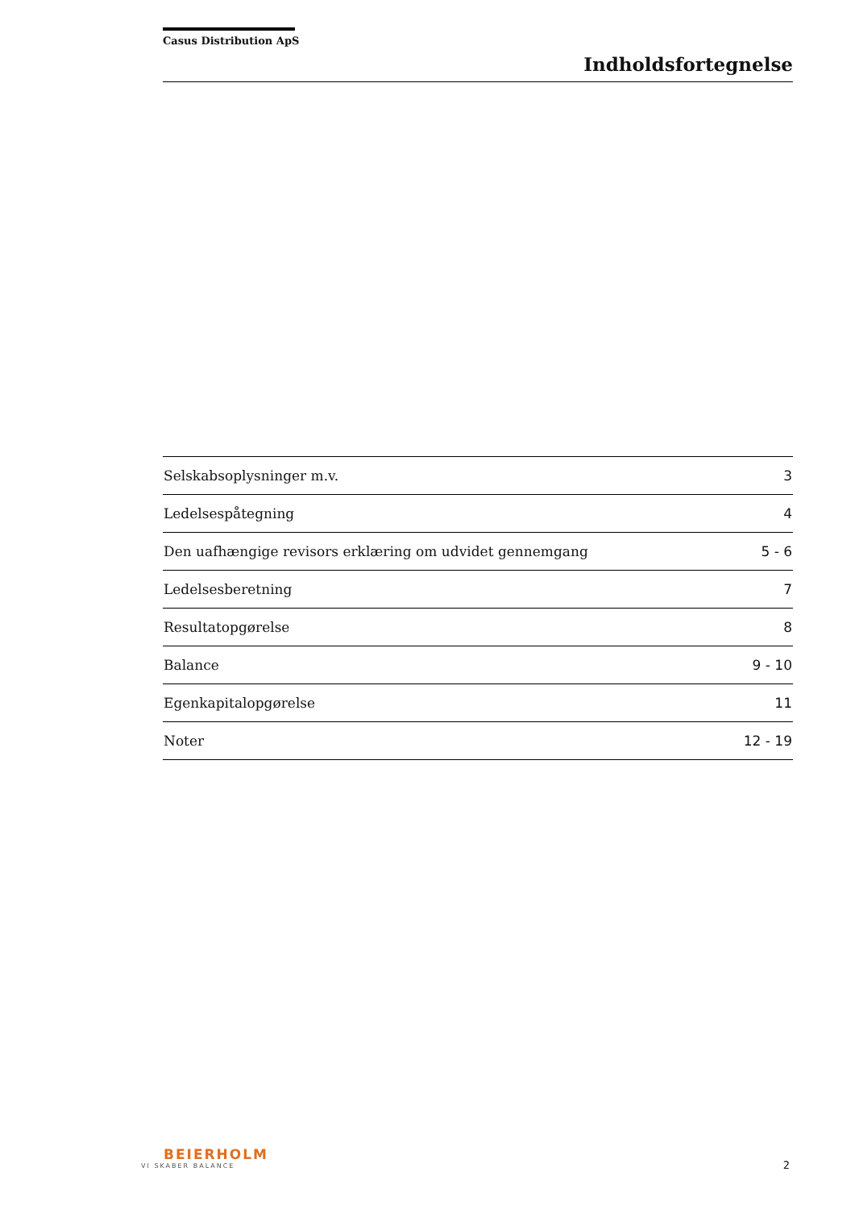Casus Distribution ApS
Indholdsfortegnelse
| Selskabsoplysninger m.v. | 3 |
| Ledelsespåtegning | 4 |
| Den uafhængige revisors erklæring om udvidet gennemgang | 5 - 6 |
| Ledelsesberetning | 7 |
| Resultatopgørelse | 8 |
| Balance | 9 - 10 |
| Egenkapitalopgørelse | 11 |
| Noter | 12 - 19 |
BEIERHOLM
VI SKABER BALANCE
2